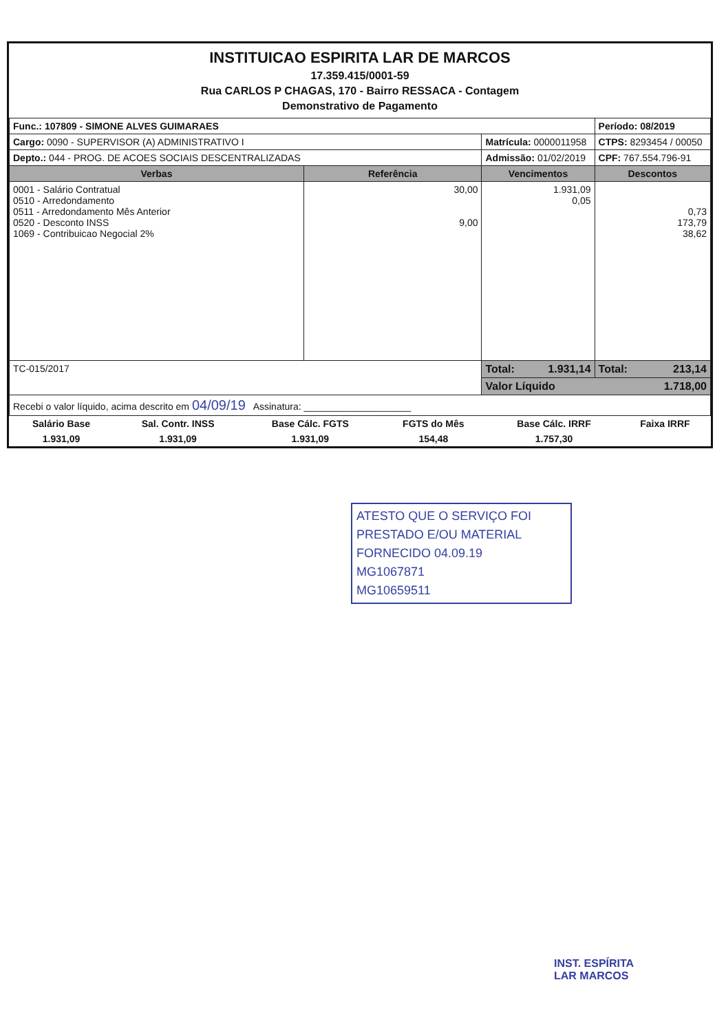INSTITUICAO ESPIRITA LAR DE MARCOS
17.359.415/0001-59
Rua CARLOS P CHAGAS, 170 - Bairro RESSACA - Contagem
Demonstrativo de Pagamento
| Func.: 107809 - SIMONE ALVES GUIMARAES | | | Período: 08/2019 |
| Cargo: 0090 - SUPERVISOR (A) ADMINISTRATIVO I | | Matrícula: 0000011958 | CTPS: 8293454 / 00050 |
| Depto.: 044 - PROG. DE ACOES SOCIAIS DESCENTRALIZADAS | | Admissão: 01/02/2019 | CPF: 767.554.796-91 |
| Verbas | Referência | Vencimentos | Descontos |
| 0001 - Salário Contratual 0510 - Arredondamento 0511 - Arredondamento Mês Anterior 0520 - Desconto INSS 1069 - Contribuicao Negocial 2% | 30,00 9,00 | 1.931,09 0,05 | 0,73 173,79 38,62 |
| TC-015/2017 | | Total: 1.931,14 | Total: 213,14 |
| | | Valor Líquido 1.718,00 | |
| Recebi o valor líquido, acima descrito em 04/09/19 Assinatura: ____________________ | | | |
| Salário Base | Sal. Contr. INSS | Base Cálc. FGTS | FGTS do Mês | Base Cálc. IRRF | Faixa IRRF |
| 1.931,09 | 1.931,09 | 1.931,09 | 154,48 | 1.757,30 | |
ATESTO QUE O SERVIÇO FOI
PRESTADO E/OU MATERIAL
FORNECIDO 04.09.19
MG1067871
MG10659511
INST. ESPÍRITA
LAR MARCOS